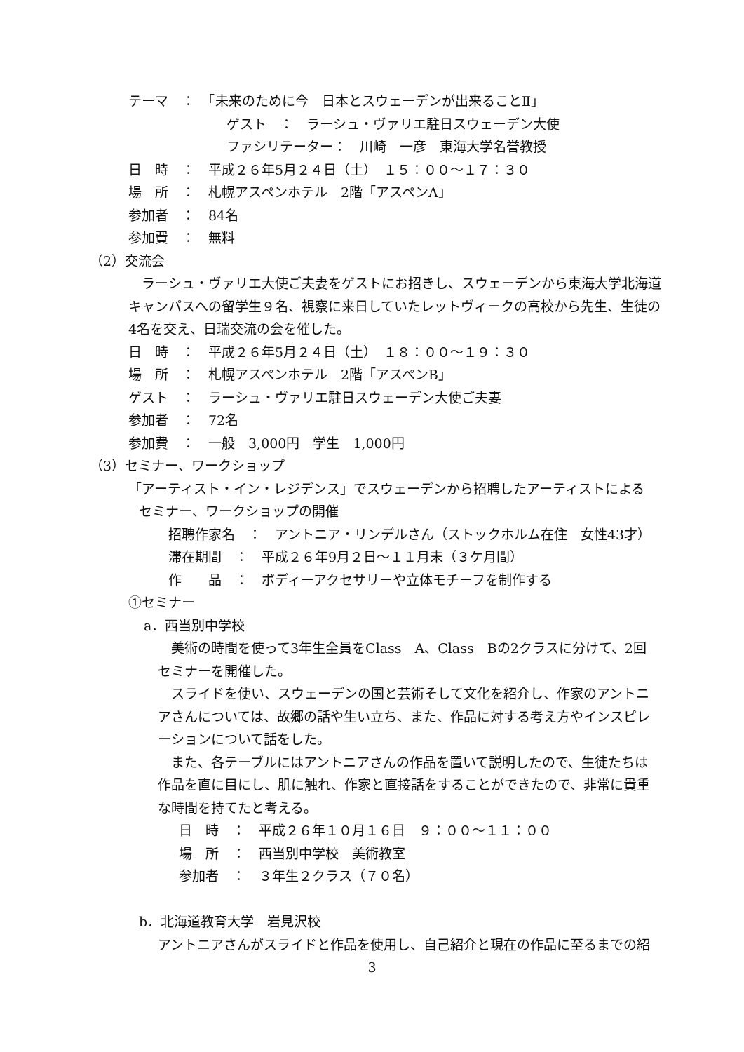テーマ　：　「未来のために今　日本とスウェーデンが出来ることⅡ」
ゲスト　：　ラーシュ・ヴァリエ駐日スウェーデン大使
ファシリテーター：　川崎　一彦　東海大学名誉教授
日　時　：　平成２６年5月２４日（土）　１５：００～１７：３０
場　所　：　札幌アスペンホテル　2階「アスペンA」
参加者　：　84名
参加費　：　無料
（2）交流会
　ラーシュ・ヴァリエ大使ご夫妻をゲストにお招きし、スウェーデンから東海大学北海道
キャンパスへの留学生９名、視察に来日していたレットヴィークの高校から先生、生徒の
4名を交え、日瑞交流の会を催した。
日　時　：　平成２６年5月２４日（土）　１８：００～１９：３０
場　所　：　札幌アスペンホテル　2階「アスペンB」
ゲスト　：　ラーシュ・ヴァリエ駐日スウェーデン大使ご夫妻
参加者　：　72名
参加費　：　一般　3,000円　学生　1,000円
（3）セミナー、ワークショップ
「アーティスト・イン・レジデンス」でスウェーデンから招聘したアーティストによる
セミナー、ワークショップの開催
招聘作家名　：　アントニア・リンデルさん（ストックホルム在住　女性43才）
滞在期間　：　平成２６年9月２日～１１月末（３ケ月間）
作　　品　：　ボディーアクセサリーや立体モチーフを制作する
①セミナー
a．西当別中学校
　美術の時間を使って3年生全員をClass　A、Class　Bの2クラスに分けて、2回
セミナーを開催した。
　スライドを使い、スウェーデンの国と芸術そして文化を紹介し、作家のアントニ
アさんについては、故郷の話や生い立ち、また、作品に対する考え方やインスピレ
ーションについて話をした。
　また、各テーブルにはアントニアさんの作品を置いて説明したので、生徒たちは
作品を直に目にし、肌に触れ、作家と直接話をすることができたので、非常に貴重
な時間を持てたと考える。
日　時　：　平成２６年１０月１６日　９：００～１１：００
場　所　：　西当別中学校　美術教室
参加者　：　３年生２クラス（７０名）
b．北海道教育大学　岩見沢校
アントニアさんがスライドと作品を使用し、自己紹介と現在の作品に至るまでの紹
3